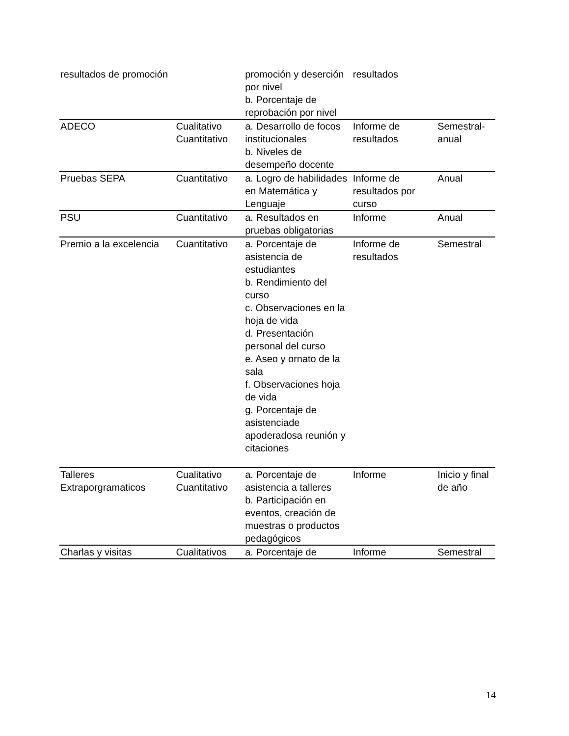| resultados de promoción | | promoción y deserción por nivel b. Porcentaje de reprobación por nivel | resultados | |
| ADECO | Cualitativo Cuantitativo | a. Desarrollo de focos institucionales b. Niveles de desempeño docente | Informe de resultados | Semestral-anual |
| Pruebas SEPA | Cuantitativo | a. Logro de habilidades en Matemática y Lenguaje | Informe de resultados por curso | Anual |
| PSU | Cuantitativo | a. Resultados en pruebas obligatorias | Informe | Anual |
| Premio a la excelencia | Cuantitativo | a. Porcentaje de asistencia de estudiantes b. Rendimiento del curso c. Observaciones en la hoja de vida d. Presentación personal del curso e. Aseo y ornato de la sala f. Observaciones hoja de vida g. Porcentaje de asistenciade apoderadosa reunión y citaciones | Informe de resultados | Semestral |
| Talleres Extraporgramaticos | Cualitativo Cuantitativo | a. Porcentaje de asistencia a talleres b. Participación en eventos, creación de muestras o productos pedagógicos | Informe | Inicio y final de año |
| Charlas y visitas | Cualitativos | a. Porcentaje de | Informe | Semestral |
14